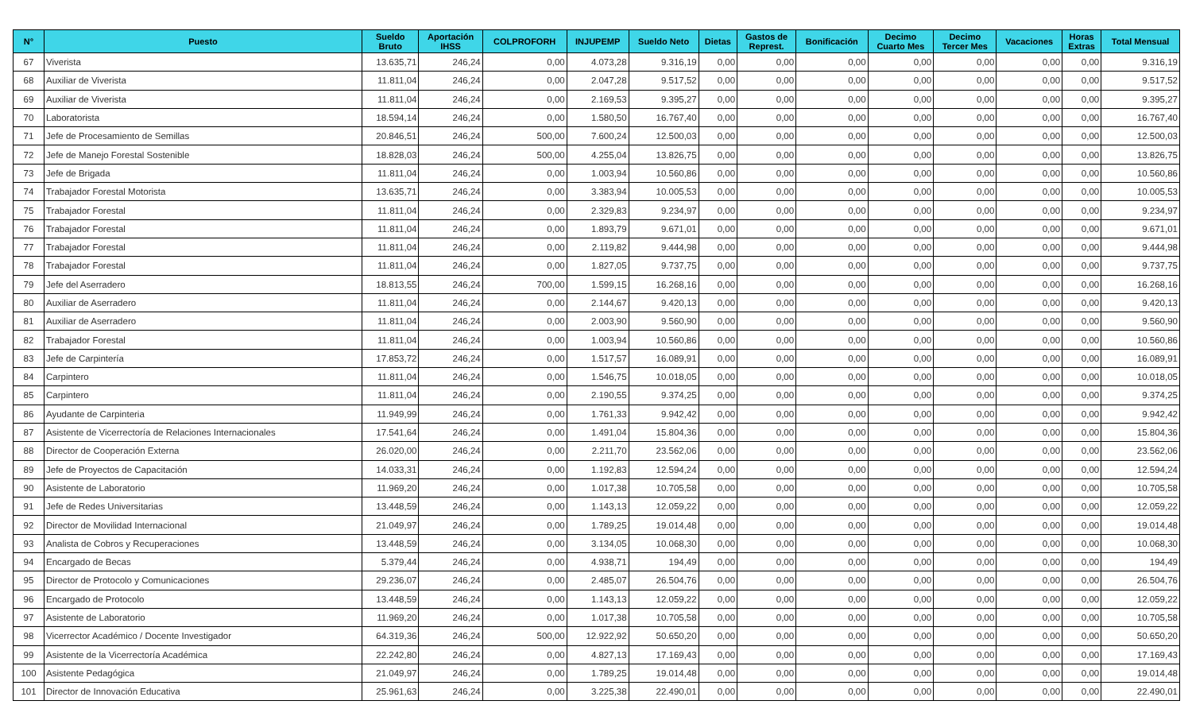| N° | Puesto | Sueldo Bruto | Aportación IHSS | COLPROFORH | INJUPEMP | Sueldo Neto | Dietas | Gastos de Represt. | Bonificación | Decimo Cuarto Mes | Decimo Tercer Mes | Vacaciones | Horas Extras | Total Mensual |
| --- | --- | --- | --- | --- | --- | --- | --- | --- | --- | --- | --- | --- | --- | --- |
| 67 | Viverista | 13.635,71 | 246,24 | 0,00 | 4.073,28 | 9.316,19 | 0,00 | 0,00 | 0,00 | 0,00 | 0,00 | 0,00 | 0,00 | 9.316,19 |
| 68 | Auxiliar de Viverista | 11.811,04 | 246,24 | 0,00 | 2.047,28 | 9.517,52 | 0,00 | 0,00 | 0,00 | 0,00 | 0,00 | 0,00 | 0,00 | 9.517,52 |
| 69 | Auxiliar de Viverista | 11.811,04 | 246,24 | 0,00 | 2.169,53 | 9.395,27 | 0,00 | 0,00 | 0,00 | 0,00 | 0,00 | 0,00 | 0,00 | 9.395,27 |
| 70 | Laboratorista | 18.594,14 | 246,24 | 0,00 | 1.580,50 | 16.767,40 | 0,00 | 0,00 | 0,00 | 0,00 | 0,00 | 0,00 | 0,00 | 16.767,40 |
| 71 | Jefe de Procesamiento de Semillas | 20.846,51 | 246,24 | 500,00 | 7.600,24 | 12.500,03 | 0,00 | 0,00 | 0,00 | 0,00 | 0,00 | 0,00 | 0,00 | 12.500,03 |
| 72 | Jefe de Manejo Forestal Sostenible | 18.828,03 | 246,24 | 500,00 | 4.255,04 | 13.826,75 | 0,00 | 0,00 | 0,00 | 0,00 | 0,00 | 0,00 | 0,00 | 13.826,75 |
| 73 | Jefe de Brigada | 11.811,04 | 246,24 | 0,00 | 1.003,94 | 10.560,86 | 0,00 | 0,00 | 0,00 | 0,00 | 0,00 | 0,00 | 0,00 | 10.560,86 |
| 74 | Trabajador Forestal Motorista | 13.635,71 | 246,24 | 0,00 | 3.383,94 | 10.005,53 | 0,00 | 0,00 | 0,00 | 0,00 | 0,00 | 0,00 | 0,00 | 10.005,53 |
| 75 | Trabajador Forestal | 11.811,04 | 246,24 | 0,00 | 2.329,83 | 9.234,97 | 0,00 | 0,00 | 0,00 | 0,00 | 0,00 | 0,00 | 0,00 | 9.234,97 |
| 76 | Trabajador Forestal | 11.811,04 | 246,24 | 0,00 | 1.893,79 | 9.671,01 | 0,00 | 0,00 | 0,00 | 0,00 | 0,00 | 0,00 | 0,00 | 9.671,01 |
| 77 | Trabajador Forestal | 11.811,04 | 246,24 | 0,00 | 2.119,82 | 9.444,98 | 0,00 | 0,00 | 0,00 | 0,00 | 0,00 | 0,00 | 0,00 | 9.444,98 |
| 78 | Trabajador Forestal | 11.811,04 | 246,24 | 0,00 | 1.827,05 | 9.737,75 | 0,00 | 0,00 | 0,00 | 0,00 | 0,00 | 0,00 | 0,00 | 9.737,75 |
| 79 | Jefe del Aserradero | 18.813,55 | 246,24 | 700,00 | 1.599,15 | 16.268,16 | 0,00 | 0,00 | 0,00 | 0,00 | 0,00 | 0,00 | 0,00 | 16.268,16 |
| 80 | Auxiliar de Aserradero | 11.811,04 | 246,24 | 0,00 | 2.144,67 | 9.420,13 | 0,00 | 0,00 | 0,00 | 0,00 | 0,00 | 0,00 | 0,00 | 9.420,13 |
| 81 | Auxiliar de Aserradero | 11.811,04 | 246,24 | 0,00 | 2.003,90 | 9.560,90 | 0,00 | 0,00 | 0,00 | 0,00 | 0,00 | 0,00 | 0,00 | 9.560,90 |
| 82 | Trabajador Forestal | 11.811,04 | 246,24 | 0,00 | 1.003,94 | 10.560,86 | 0,00 | 0,00 | 0,00 | 0,00 | 0,00 | 0,00 | 0,00 | 10.560,86 |
| 83 | Jefe de Carpintería | 17.853,72 | 246,24 | 0,00 | 1.517,57 | 16.089,91 | 0,00 | 0,00 | 0,00 | 0,00 | 0,00 | 0,00 | 0,00 | 16.089,91 |
| 84 | Carpintero | 11.811,04 | 246,24 | 0,00 | 1.546,75 | 10.018,05 | 0,00 | 0,00 | 0,00 | 0,00 | 0,00 | 0,00 | 0,00 | 10.018,05 |
| 85 | Carpintero | 11.811,04 | 246,24 | 0,00 | 2.190,55 | 9.374,25 | 0,00 | 0,00 | 0,00 | 0,00 | 0,00 | 0,00 | 0,00 | 9.374,25 |
| 86 | Ayudante de Carpinteria | 11.949,99 | 246,24 | 0,00 | 1.761,33 | 9.942,42 | 0,00 | 0,00 | 0,00 | 0,00 | 0,00 | 0,00 | 0,00 | 9.942,42 |
| 87 | Asistente de Vicerrectoría de Relaciones Internacionales | 17.541,64 | 246,24 | 0,00 | 1.491,04 | 15.804,36 | 0,00 | 0,00 | 0,00 | 0,00 | 0,00 | 0,00 | 0,00 | 15.804,36 |
| 88 | Director de Cooperación Externa | 26.020,00 | 246,24 | 0,00 | 2.211,70 | 23.562,06 | 0,00 | 0,00 | 0,00 | 0,00 | 0,00 | 0,00 | 0,00 | 23.562,06 |
| 89 | Jefe de Proyectos de Capacitación | 14.033,31 | 246,24 | 0,00 | 1.192,83 | 12.594,24 | 0,00 | 0,00 | 0,00 | 0,00 | 0,00 | 0,00 | 0,00 | 12.594,24 |
| 90 | Asistente de Laboratorio | 11.969,20 | 246,24 | 0,00 | 1.017,38 | 10.705,58 | 0,00 | 0,00 | 0,00 | 0,00 | 0,00 | 0,00 | 0,00 | 10.705,58 |
| 91 | Jefe de Redes Universitarias | 13.448,59 | 246,24 | 0,00 | 1.143,13 | 12.059,22 | 0,00 | 0,00 | 0,00 | 0,00 | 0,00 | 0,00 | 0,00 | 12.059,22 |
| 92 | Director de Movilidad Internacional | 21.049,97 | 246,24 | 0,00 | 1.789,25 | 19.014,48 | 0,00 | 0,00 | 0,00 | 0,00 | 0,00 | 0,00 | 0,00 | 19.014,48 |
| 93 | Analista de Cobros y Recuperaciones | 13.448,59 | 246,24 | 0,00 | 3.134,05 | 10.068,30 | 0,00 | 0,00 | 0,00 | 0,00 | 0,00 | 0,00 | 0,00 | 10.068,30 |
| 94 | Encargado de Becas | 5.379,44 | 246,24 | 0,00 | 4.938,71 | 194,49 | 0,00 | 0,00 | 0,00 | 0,00 | 0,00 | 0,00 | 0,00 | 194,49 |
| 95 | Director de Protocolo y Comunicaciones | 29.236,07 | 246,24 | 0,00 | 2.485,07 | 26.504,76 | 0,00 | 0,00 | 0,00 | 0,00 | 0,00 | 0,00 | 0,00 | 26.504,76 |
| 96 | Encargado de Protocolo | 13.448,59 | 246,24 | 0,00 | 1.143,13 | 12.059,22 | 0,00 | 0,00 | 0,00 | 0,00 | 0,00 | 0,00 | 0,00 | 12.059,22 |
| 97 | Asistente de Laboratorio | 11.969,20 | 246,24 | 0,00 | 1.017,38 | 10.705,58 | 0,00 | 0,00 | 0,00 | 0,00 | 0,00 | 0,00 | 0,00 | 10.705,58 |
| 98 | Vicerrector Académico / Docente Investigador | 64.319,36 | 246,24 | 500,00 | 12.922,92 | 50.650,20 | 0,00 | 0,00 | 0,00 | 0,00 | 0,00 | 0,00 | 0,00 | 50.650,20 |
| 99 | Asistente de la Vicerrectoría Académica | 22.242,80 | 246,24 | 0,00 | 4.827,13 | 17.169,43 | 0,00 | 0,00 | 0,00 | 0,00 | 0,00 | 0,00 | 0,00 | 17.169,43 |
| 100 | Asistente Pedagógica | 21.049,97 | 246,24 | 0,00 | 1.789,25 | 19.014,48 | 0,00 | 0,00 | 0,00 | 0,00 | 0,00 | 0,00 | 0,00 | 19.014,48 |
| 101 | Director de Innovación Educativa | 25.961,63 | 246,24 | 0,00 | 3.225,38 | 22.490,01 | 0,00 | 0,00 | 0,00 | 0,00 | 0,00 | 0,00 | 0,00 | 22.490,01 |